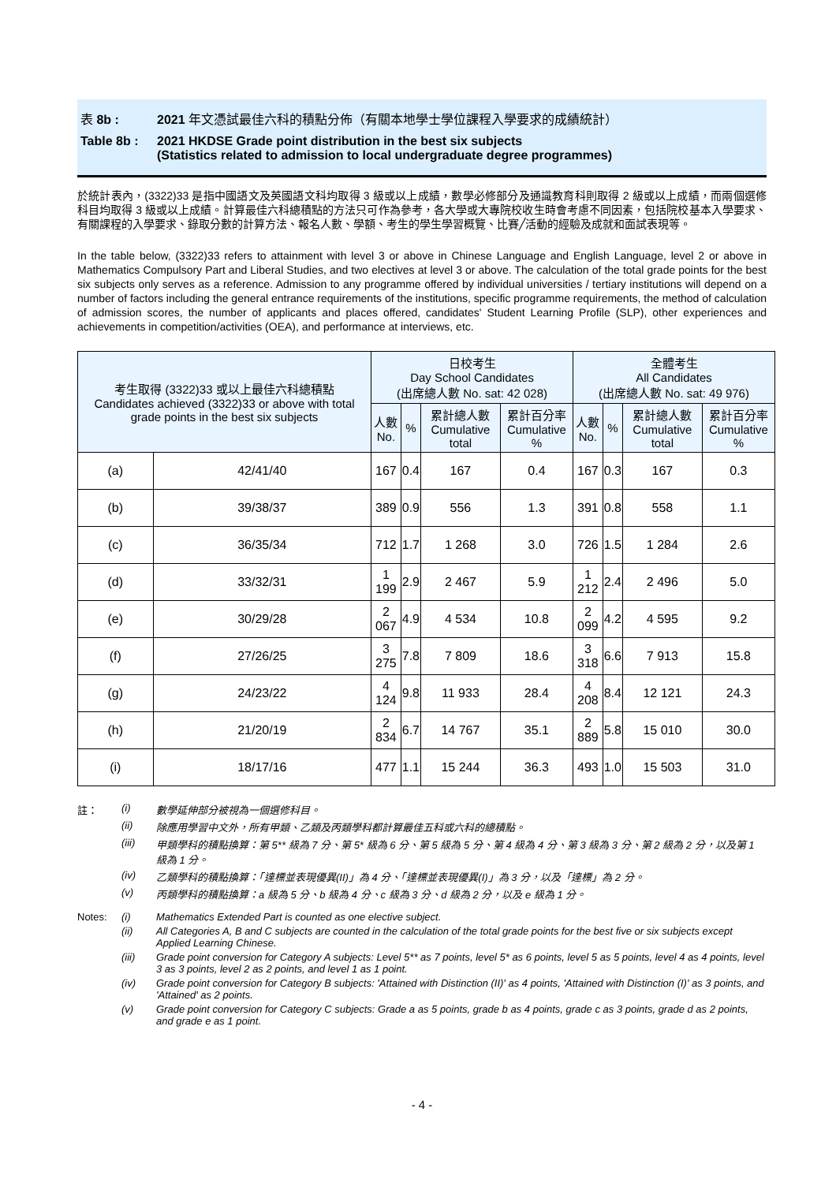表 8b : 2021 年文憑試最佳六科的積點分佈（有關本地學士學位課程入學要求的成績統計）
Table 8b : 2021 HKDSE Grade point distribution in the best six subjects
(Statistics related to admission to local undergraduate degree programmes)
於統計表內，(3322)33 是指中國語文及英國語文科均取得 3 級或以上成績，數學必修部分及通識教育科則取得 2 級或以上成績，而兩個選修科目均取得 3 級或以上成績。計算最佳六科總積點的方法只可作為參考，各大學或大專院校收生時會考慮不同因素，包括院校基本入學要求、有關課程的入學要求、錄取分數的計算方法、報名人數、學額、考生的學生學習概覽、比賽╱活動的經驗及成就和面試表現等。
In the table below, (3322)33 refers to attainment with level 3 or above in Chinese Language and English Language, level 2 or above in Mathematics Compulsory Part and Liberal Studies, and two electives at level 3 or above. The calculation of the total grade points for the best six subjects only serves as a reference. Admission to any programme offered by individual universities / tertiary institutions will depend on a number of factors including the general entrance requirements of the institutions, specific programme requirements, the method of calculation of admission scores, the number of applicants and places offered, candidates' Student Learning Profile (SLP), other experiences and achievements in competition/activities (OEA), and performance at interviews, etc.
| 考生取得 (3322)33 或以上最佳六科總積點 Candidates achieved (3322)33 or above with total grade points in the best six subjects | | 日校考生 Day School Candidates (出席總人數 No. sat: 42 028) | | | | 全體考生 All Candidates (出席總人數 No. sat: 49 976) | | | |
| --- | --- | --- | --- | --- | --- | --- | --- | --- | --- |
| | | 人數 No. | % | 累計總人數 Cumulative total | 累計百分率 Cumulative % | 人數 No. | % | 累計總人數 Cumulative total | 累計百分率 Cumulative % |
| (a) | 42/41/40 | 167 | 0.4 | 167 | 0.4 | 167 | 0.3 | 167 | 0.3 |
| (b) | 39/38/37 | 389 | 0.9 | 556 | 1.3 | 391 | 0.8 | 558 | 1.1 |
| (c) | 36/35/34 | 712 | 1.7 | 1 268 | 3.0 | 726 | 1.5 | 1 284 | 2.6 |
| (d) | 33/32/31 | 1 199 | 2.9 | 2 467 | 5.9 | 1 212 | 2.4 | 2 496 | 5.0 |
| (e) | 30/29/28 | 2 067 | 4.9 | 4 534 | 10.8 | 2 099 | 4.2 | 4 595 | 9.2 |
| (f) | 27/26/25 | 3 275 | 7.8 | 7 809 | 18.6 | 3 318 | 6.6 | 7 913 | 15.8 |
| (g) | 24/23/22 | 4 124 | 9.8 | 11 933 | 28.4 | 4 208 | 8.4 | 12 121 | 24.3 |
| (h) | 21/20/19 | 2 834 | 6.7 | 14 767 | 35.1 | 2 889 | 5.8 | 15 010 | 30.0 |
| (i) | 18/17/16 | 477 | 1.1 | 15 244 | 36.3 | 493 | 1.0 | 15 503 | 31.0 |
註： (i) 數學延伸部分被視為一個選修科目。
(ii) 除應用學習中文外，所有甲類、乙類及丙類學科都計算最佳五科或六科的總積點。
(iii) 甲類學科的積點換算：第 5** 級為 7 分、第 5* 級為 6 分、第 5 級為 5 分、第 4 級為 4 分、第 3 級為 3 分、第 2 級為 2 分，以及第 1 級為 1 分。
(iv) 乙類學科的積點換算：「達標並表現優異(II)」為 4 分、「達標並表現優異(I)」為 3 分，以及「達標」為 2 分。
(v) 丙類學科的積點換算：a 級為 5 分、b 級為 4 分、c 級為 3 分、d 級為 2 分，以及 e 級為 1 分。
Notes: (i) Mathematics Extended Part is counted as one elective subject.
(ii) All Categories A, B and C subjects are counted in the calculation of the total grade points for the best five or six subjects except Applied Learning Chinese.
(iii) Grade point conversion for Category A subjects: Level 5** as 7 points, level 5* as 6 points, level 5 as 5 points, level 4 as 4 points, level 3 as 3 points, level 2 as 2 points, and level 1 as 1 point.
(iv) Grade point conversion for Category B subjects: 'Attained with Distinction (II)' as 4 points, 'Attained with Distinction (I)' as 3 points, and 'Attained' as 2 points.
(v) Grade point conversion for Category C subjects: Grade a as 5 points, grade b as 4 points, grade c as 3 points, grade d as 2 points, and grade e as 1 point.
- 4 -